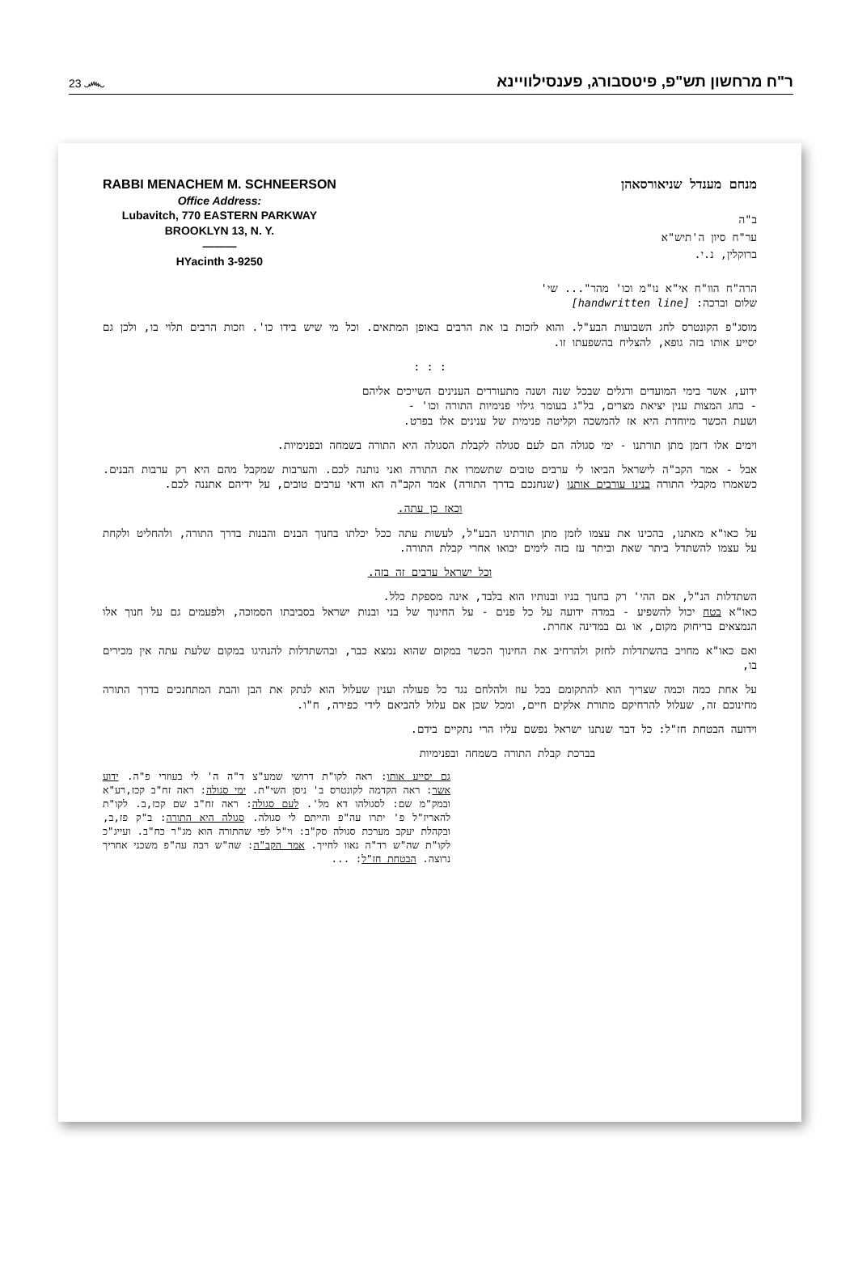23 ෴ ר"ח מרחשון תש"פ, פיטסבורג, פענסילוויינא
RABBI MENACHEM M. SCHNEERSON
Office Address:
Lubavitch, 770 EASTERN PARKWAY
BROOKLYN 13, N. Y.
———
HYacinth 3-9250
מנחם מענדל שניאורסאהן
ב"ה
ער"ח סיון ה'תיש"א
ברוקלין, נ.י.
הרה"ח הוו"ח אי"א נו"מ וכו' מהר"... שי'
שלום וברכה: [handwritten line]
מוסג"פ הקונטרס לחג השבועות הבע"ל. והוא לזכות בו את הרבים באופן המתאים. וכל מי שיש בידו כו'. וזכות הרבים תלוי בו, ולכן גם יסייע אותו בזה גופא, להצליח בהשפעתו זו.
: : :
ידוע, אשר בימי המועדים ורגלים שבכל שנה ושנה מתעוררים הענינים השייכים אליהם
- בחג המצות ענין יציאת מצרים, בל"ג בעומר גילוי פנימיות התורה וכו' -
ושעת הכשר מיוחדת היא אז להמשכה וקליטה פנימית של ענינים אלו בפרט.
וימים אלו דזמן מתן תורתנו - ימי סגולה הם לעם סגולה לקבלת הסגולה היא התורה בשמחה ובפנימיות.
אבל - אמר הקב"ה לישראל הביאו לי ערבים טובים שתשמרו את התורה ואני נותנה לכם. והערבות שמקבל מהם היא רק ערבות הבנים. כשאמרו מקבלי התורה בנינו עורבים אותנו (שנחנכם בדרך התורה) אמר הקב"ה הא ודאי ערבים טובים, על ידיהם אתננה לכם.
וכאז כן עתה.
על כאו"א מאתנו, בהכינו את עצמו לזמן מתן תורתינו הבע"ל, לעשות עתה ככל יכלתו בחנוך הבנים והבנות בדרך התורה, ולהחליט ולקחת על עצמו להשתדל ביתר שאת וביתר עז בזה לימים יבואו אחרי קבלת התורה.
וכל ישראל ערבים זה בזה.
השתדלות הנ"ל, אם ההי' רק בחנוך בניו ובנותיו הוא בלבד, אינה מספקת כלל.
כאו"א בטח יכול להשפיע - במדה ידועה על כל פנים - על החינוך של בני ובנות ישראל בסביבתו הסמוכה, ולפעמים גם על חנוך אלו הנמצאים בריחוק מקום, או גם במדינה אחרת.
ואם כאו"א מחויב בהשתדלות לחזק ולהרחיב את החינוך הכשר במקום שהוא נמצא כבר, ובהשתדלות להנהיגו במקום שלעת עתה אין מכירים בו,
על אחת כמה וכמה שצריך הוא להתקומם בכל עוז ולהלחם נגד כל פעולה וענין שעלול הוא לנתק את הבן והבת המתחנכים בדרך התורה מחינוכם זה, שעלול להרחיקם מתורת אלקים חיים, ומכל שכן אם עלול להביאם לידי כפירה, ח"ו.
וידועה הבטחת חז"ל: כל דבר שנתנו ישראל נפשם עליו הרי נתקיים בידם.
בברכת קבלת התורה בשמחה ובפנימיות
גם יסייע אותו: ראה לקו"ת דרושי שמע"צ ד"ה ה' לי בעוזרי פ"ה. ידוע אשר: ראה הקדמה לקונטרס ב' ניסן השי"ת. ימי סגולה: ראה זח"ב קכז,רע"א ובמק"מ שם: לסגולהו דא מל'. לעם סגולה: ראה זח"ב שם קכז,ב. לקו"ת להאריז"ל פ' יתרו עה"פ והייתם לי סגולה. סגולה היא התורה: ב"ק פז,ב, ובקהלת יעקב מערכת סגולה סק"ב: וי"ל לפי שהתורה הוא מג"ר כח"ב. ועייג"כ לקו"ת שה"ש רד"ה נאוו לחייך. אמר הקב"ה: שה"ש רבה עה"פ משכני אחריך נרוצה. הבטחת חז"ל: ...